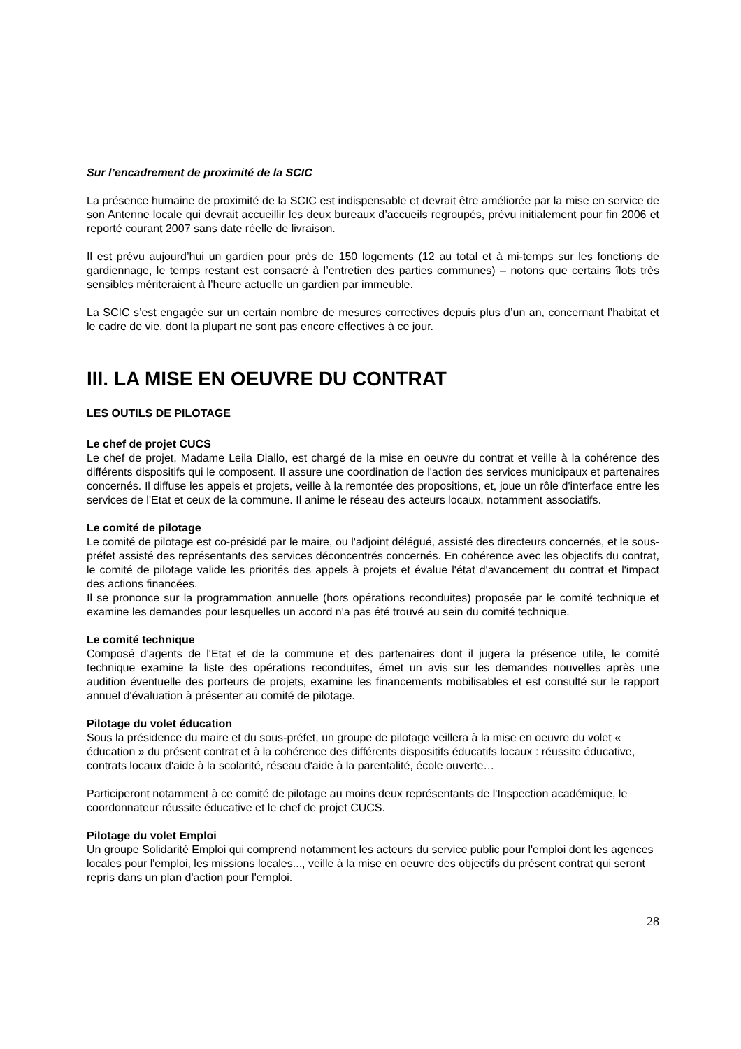Sur l’encadrement de proximité de la SCIC
La présence humaine de proximité de la SCIC est indispensable et devrait être améliorée par la mise en service de son Antenne locale qui devrait accueillir les deux bureaux d’accueils regroupés, prévu initialement pour fin 2006 et reporté courant 2007 sans date réelle de livraison.
Il est prévu aujourd’hui un gardien pour près de 150 logements (12 au total et à mi-temps sur les fonctions de gardiennage, le temps restant est consacré à l’entretien des parties communes) – notons que certains îlots très sensibles mériteraient à l’heure actuelle un gardien par immeuble.
La SCIC s’est engagée sur un certain nombre de mesures correctives depuis plus d’un an, concernant l’habitat et le cadre de vie, dont la plupart ne sont pas encore effectives à ce jour.
III. LA MISE EN OEUVRE DU CONTRAT
LES OUTILS DE PILOTAGE
Le chef de projet CUCS
Le chef de projet, Madame Leila Diallo, est chargé de la mise en oeuvre du contrat et veille à la cohérence des différents dispositifs qui le composent. Il assure une coordination de l'action des services municipaux et partenaires concernés. Il diffuse les appels et projets, veille à la remontée des propositions, et, joue un rôle d'interface entre les services de l'Etat et ceux de la commune. Il anime le réseau des acteurs locaux, notamment associatifs.
Le comité de pilotage
Le comité de pilotage est co-présidé par le maire, ou l'adjoint délégué, assisté des directeurs concernés, et le sous-préfet assisté des représentants des services déconcentrés concernés. En cohérence avec les objectifs du contrat, le comité de pilotage valide les priorités des appels à projets et évalue l'état d'avancement du contrat et l'impact des actions financées.
Il se prononce sur la programmation annuelle (hors opérations reconduites) proposée par le comité technique et examine les demandes pour lesquelles un accord n'a pas été trouvé au sein du comité technique.
Le comité technique
Composé d'agents de l'Etat et de la commune et des partenaires dont il jugera la présence utile, le comité technique examine la liste des opérations reconduites, émet un avis sur les demandes nouvelles après une audition éventuelle des porteurs de projets, examine les financements mobilisables et est consulté sur le rapport annuel d'évaluation à présenter au comité de pilotage.
Pilotage du volet éducation
Sous la présidence du maire et du sous-préfet, un groupe de pilotage veillera à la mise en oeuvre du volet « éducation » du présent contrat et à la cohérence des différents dispositifs éducatifs locaux : réussite éducative, contrats locaux d'aide à la scolarité, réseau d'aide à la parentalité, école ouverte…
Participeront notamment à ce comité de pilotage au moins deux représentants de l'Inspection académique, le coordonnateur réussite éducative et le chef de projet CUCS.
Pilotage du volet Emploi
Un groupe Solidarité Emploi qui comprend notamment les acteurs du service public pour l'emploi dont les agences locales pour l'emploi, les missions locales..., veille à la mise en oeuvre des objectifs du présent contrat qui seront repris dans un plan d'action pour l'emploi.
28